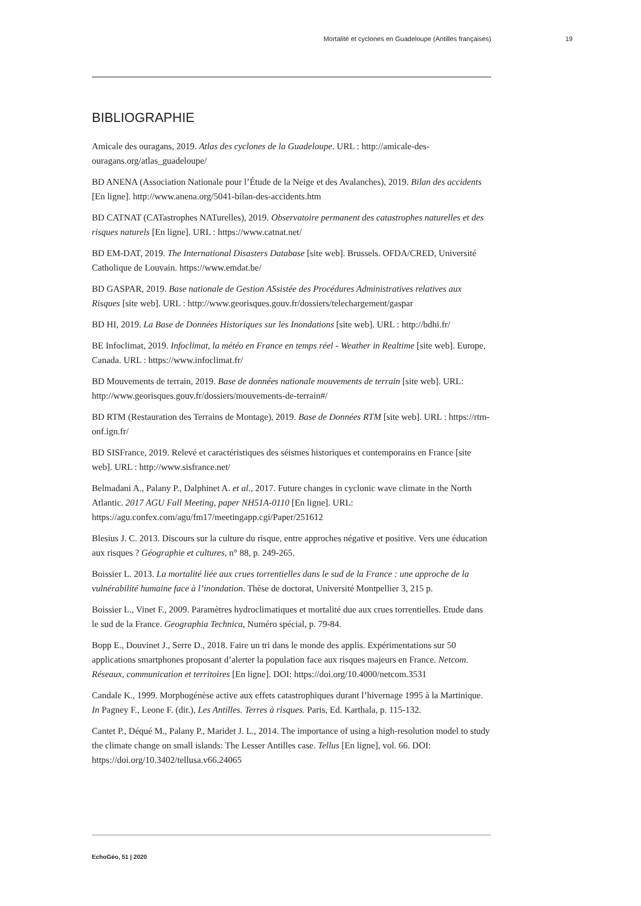Mortalité et cyclones en Guadeloupe (Antilles françaises) 19
BIBLIOGRAPHIE
Amicale des ouragans, 2019. Atlas des cyclones de la Guadeloupe. URL : http://amicale-des-ouragans.org/atlas_guadeloupe/
BD ANENA (Association Nationale pour l’Étude de la Neige et des Avalanches), 2019. Bilan des accidents [En ligne]. http://www.anena.org/5041-bilan-des-accidents.htm
BD CATNAT (CATastrophes NATurelles), 2019. Observatoire permanent des catastrophes naturelles et des risques naturels [En ligne]. URL : https://www.catnat.net/
BD EM-DAT, 2019. The International Disasters Database [site web]. Brussels. OFDA/CRED, Université Catholique de Louvain. https://www.emdat.be/
BD GASPAR, 2019. Base nationale de Gestion ASsistée des Procédures Administratives relatives aux Risques [site web]. URL : http://www.georisques.gouv.fr/dossiers/telechargement/gaspar
BD HI, 2019. La Base de Données Historiques sur les Inondations [site web]. URL : http://bdhi.fr/
BE Infoclimat, 2019. Infoclimat, la météo en France en temps réel - Weather in Realtime [site web]. Europe, Canada. URL : https://www.infoclimat.fr/
BD Mouvements de terrain, 2019. Base de données nationale mouvements de terrain [site web]. URL: http://www.georisques.gouv.fr/dossiers/mouvements-de-terrain#/
BD RTM (Restauration des Terrains de Montage), 2019. Base de Données RTM [site web]. URL : https://rtm-onf.ign.fr/
BD SISFrance, 2019. Relevé et caractéristiques des séismes historiques et contemporains en France [site web]. URL : http://www.sisfrance.net/
Belmadani A., Palany P., Dalphinet A. et al., 2017. Future changes in cyclonic wave climate in the North Atlantic. 2017 AGU Fall Meeting, paper NH51A-0110 [En ligne]. URL: https://agu.confex.com/agu/fm17/meetingapp.cgi/Paper/251612
Blesius J. C. 2013. Discours sur la culture du risque, entre approches négative et positive. Vers une éducation aux risques ? Géographie et cultures, n° 88, p. 249-265.
Boissier L. 2013. La mortalité liée aux crues torrentielles dans le sud de la France : une approche de la vulnérabilité humaine face à l’inondation. Thèse de doctorat, Université Montpellier 3, 215 p.
Boissier L., Vinet F., 2009. Paramètres hydroclimatiques et mortalité due aux crues torrentielles. Etude dans le sud de la France. Geographia Technica, Numéro spécial, p. 79-84.
Bopp E., Douvinet J., Serre D., 2018. Faire un tri dans le monde des applis. Expérimentations sur 50 applications smartphones proposant d’alerter la population face aux risques majeurs en France. Netcom. Réseaux, communication et territoires [En ligne]. DOI: https://doi.org/10.4000/netcom.3531
Candale K., 1999. Morphogénèse active aux effets catastrophiques durant l’hivernage 1995 à la Martinique. In Pagney F., Leone F. (dir.), Les Antilles. Terres à risques. Paris, Ed. Karthala, p. 115-132.
Cantet P., Déqué M., Palany P., Maridet J. L., 2014. The importance of using a high-resolution model to study the climate change on small islands: The Lesser Antilles case. Tellus [En ligne], vol. 66. DOI: https://doi.org/10.3402/tellusa.v66.24065
EchoGéo, 51 | 2020